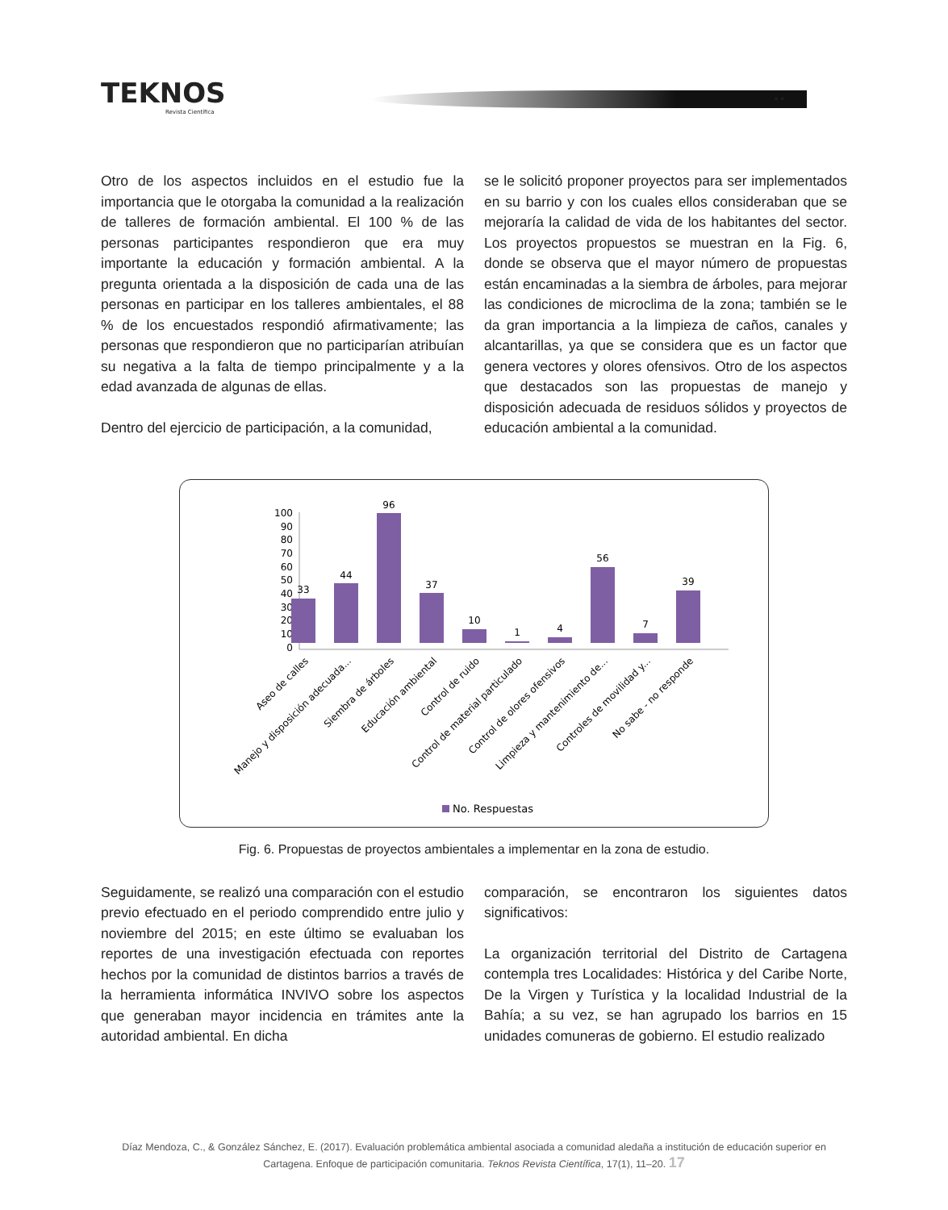TEKNOS
Revista Científica
▪ ▪
Otro de los aspectos incluidos en el estudio fue la importancia que le otorgaba la comunidad a la realización de talleres de formación ambiental. El 100 % de las personas participantes respondieron que era muy importante la educación y formación ambiental. A la pregunta orientada a la disposición de cada una de las personas en participar en los talleres ambientales, el 88 % de los encuestados respondió afirmativamente; las personas que respondieron que no participarían atribuían su negativa a la falta de tiempo principalmente y a la edad avanzada de algunas de ellas.
Dentro del ejercicio de participación, a la comunidad,
se le solicitó proponer proyectos para ser implementados en su barrio y con los cuales ellos consideraban que se mejoraría la calidad de vida de los habitantes del sector. Los proyectos propuestos se muestran en la Fig. 6, donde se observa que el mayor número de propuestas están encaminadas a la siembra de árboles, para mejorar las condiciones de microclima de la zona; también se le da gran importancia a la limpieza de caños, canales y alcantarillas, ya que se considera que es un factor que genera vectores y olores ofensivos. Otro de los aspectos que destacados son las propuestas de manejo y disposición adecuada de residuos sólidos y proyectos de educación ambiental a la comunidad.
100
90
80
70
60
50
40
30
20
10
0
33
44
96
37
10
1
4
56
7
39
Aseo de calles
Manejo y disposición adecuada...
Siembra de árboles
Educación ambiental
Control de ruido
Control de material particulado
Control de olores ofensivos
Limpieza y mantenimiento de...
Controles de movilidad y...
No sabe - no responde
No. Respuestas
Fig. 6. Propuestas de proyectos ambientales a implementar en la zona de estudio.
Seguidamente, se realizó una comparación con el estudio previo efectuado en el periodo comprendido entre julio y noviembre del 2015; en este último se evaluaban los reportes de una investigación efectuada con reportes hechos por la comunidad de distintos barrios a través de la herramienta informática INVIVO sobre los aspectos que generaban mayor incidencia en trámites ante la autoridad ambiental. En dicha
comparación, se encontraron los siguientes datos significativos:
La organización territorial del Distrito de Cartagena contempla tres Localidades: Histórica y del Caribe Norte, De la Virgen y Turística y la localidad Industrial de la Bahía; a su vez, se han agrupado los barrios en 15 unidades comuneras de gobierno. El estudio realizado
Díaz Mendoza, C., & González Sánchez, E. (2017). Evaluación problemática ambiental asociada a comunidad aledaña a institución de educación superior en Cartagena. Enfoque de participación comunitaria. Teknos Revista Científica, 17(1), 11–20. 17